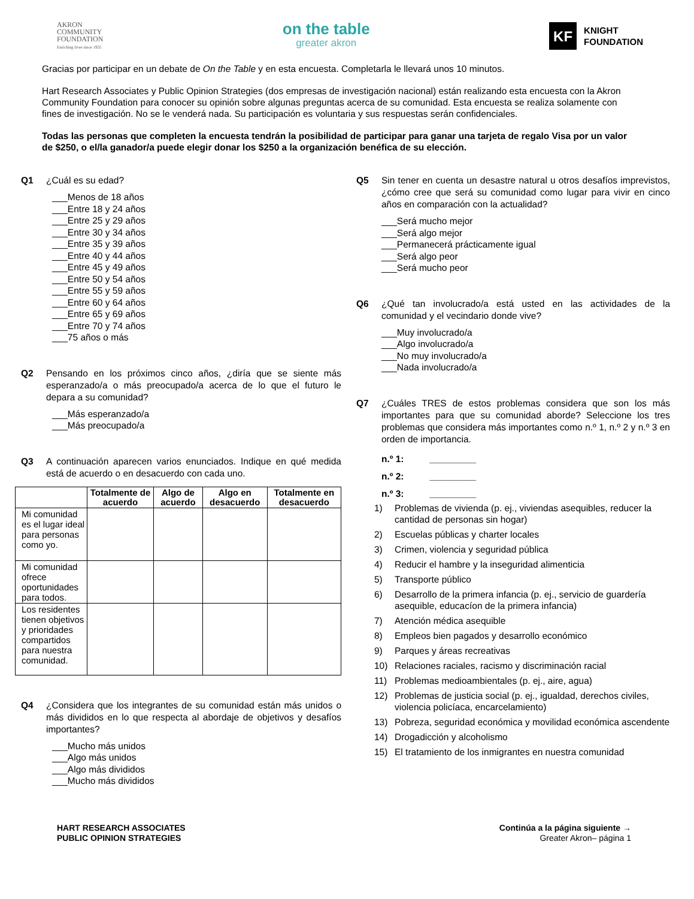AKRON
COMMUNITY
FOUNDATION
Enriching lives since 1955
on the table
greater akron
KF
KNIGHT
FOUNDATION
Gracias por participar en un debate de On the Table y en esta encuesta. Completarla le llevará unos 10 minutos.
Hart Research Associates y Public Opinion Strategies (dos empresas de investigación nacional) están realizando esta encuesta con la Akron Community Foundation para conocer su opinión sobre algunas preguntas acerca de su comunidad. Esta encuesta se realiza solamente con fines de investigación. No se le venderá nada. Su participación es voluntaria y sus respuestas serán confidenciales.
Todas las personas que completen la encuesta tendrán la posibilidad de participar para ganar una tarjeta de regalo Visa por un valor de $250, o el/la ganador/a puede elegir donar los $250 a la organización benéfica de su elección.
Q1 ¿Cuál es su edad?
___Menos de 18 años
___Entre 18 y 24 años
___Entre 25 y 29 años
___Entre 30 y 34 años
___Entre 35 y 39 años
___Entre 40 y 44 años
___Entre 45 y 49 años
___Entre 50 y 54 años
___Entre 55 y 59 años
___Entre 60 y 64 años
___Entre 65 y 69 años
___Entre 70 y 74 años
___75 años o más
Q2 Pensando en los próximos cinco años, ¿diría que se siente más esperanzado/a o más preocupado/a acerca de lo que el futuro le depara a su comunidad?
___Más esperanzado/a
___Más preocupado/a
Q3 A continuación aparecen varios enunciados. Indique en qué medida está de acuerdo o en desacuerdo con cada uno.
| | Totalmente de acuerdo | Algo de acuerdo | Algo en desacuerdo | Totalmente en desacuerdo |
| --- | --- | --- | --- | --- |
| Mi comunidad es el lugar ideal para personas como yo. | | | | |
| Mi comunidad ofrece oportunidades para todos. | | | | |
| Los residentes tienen objetivos y prioridades compartidos para nuestra comunidad. | | | | |
Q4 ¿Considera que los integrantes de su comunidad están más unidos o más divididos en lo que respecta al abordaje de objetivos y desafíos importantes?
___Mucho más unidos
___Algo más unidos
___Algo más divididos
___Mucho más divididos
Q5 Sin tener en cuenta un desastre natural u otros desafíos imprevistos, ¿cómo cree que será su comunidad como lugar para vivir en cinco años en comparación con la actualidad?
___Será mucho mejor
___Será algo mejor
___Permanecerá prácticamente igual
___Será algo peor
___Será mucho peor
Q6 ¿Qué tan involucrado/a está usted en las actividades de la comunidad y el vecindario donde vive?
___Muy involucrado/a
___Algo involucrado/a
___No muy involucrado/a
___Nada involucrado/a
Q7 ¿Cuáles TRES de estos problemas considera que son los más importantes para que su comunidad aborde? Seleccione los tres problemas que considera más importantes como n.º 1, n.º 2 y n.º 3 en orden de importancia.
n.º 1: _________
n.º 2: _________
n.º 3: _________
1) Problemas de vivienda (p. ej., viviendas asequibles, reducer la cantidad de personas sin hogar)
2) Escuelas públicas y charter locales
3) Crimen, violencia y seguridad pública
4) Reducir el hambre y la inseguridad alimenticia
5) Transporte público
6) Desarrollo de la primera infancia (p. ej., servicio de guardería asequible, educacíon de la primera infancia)
7) Atención médica asequible
8) Empleos bien pagados y desarrollo económico
9) Parques y áreas recreativas
10) Relaciones raciales, racismo y discriminación racial
11) Problemas medioambientales (p. ej., aire, agua)
12) Problemas de justicia social (p. ej., igualdad, derechos civiles, violencia policíaca, encarcelamiento)
13) Pobreza, seguridad económica y movilidad económica ascendente
14) Drogadicción y alcoholismo
15) El tratamiento de los inmigrantes en nuestra comunidad
HART RESEARCH ASSOCIATES
PUBLIC OPINION STRATEGIES
Continúa a la página siguiente →
Greater Akron– página 1